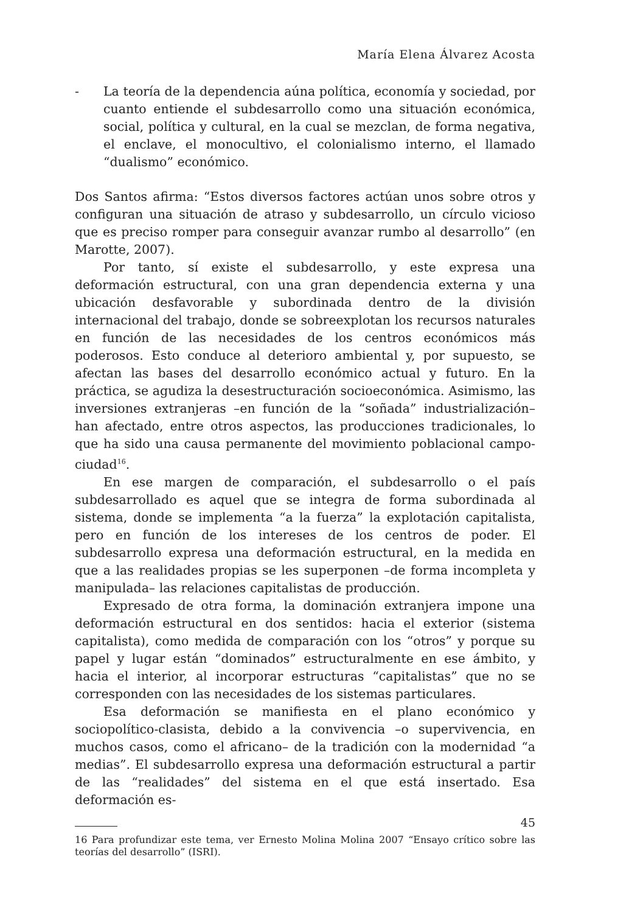María Elena Álvarez Acosta
- La teoría de la dependencia aúna política, economía y sociedad, por cuanto entiende el subdesarrollo como una situación económica, social, política y cultural, en la cual se mezclan, de forma negativa, el enclave, el monocultivo, el colonialismo interno, el llamado “dualismo” económico.
Dos Santos afirma: “Estos diversos factores actúan unos sobre otros y configuran una situación de atraso y subdesarrollo, un círculo vicioso que es preciso romper para conseguir avanzar rumbo al desarrollo” (en Marotte, 2007).
Por tanto, sí existe el subdesarrollo, y este expresa una deformación estructural, con una gran dependencia externa y una ubicación desfavorable y subordinada dentro de la división internacional del trabajo, donde se sobreexplotan los recursos naturales en función de las necesidades de los centros económicos más poderosos. Esto conduce al deterioro ambiental y, por supuesto, se afectan las bases del desarrollo económico actual y futuro. En la práctica, se agudiza la desestructuración socioeconómica. Asimismo, las inversiones extranjeras –en función de la “soñada” industrialización– han afectado, entre otros aspectos, las producciones tradicionales, lo que ha sido una causa permanente del movimiento poblacional campo-ciudad<sup>16</sup>.
En ese margen de comparación, el subdesarrollo o el país subdesarrollado es aquel que se integra de forma subordinada al sistema, donde se implementa “a la fuerza” la explotación capitalista, pero en función de los intereses de los centros de poder. El subdesarrollo expresa una deformación estructural, en la medida en que a las realidades propias se les superponen –de forma incompleta y manipulada– las relaciones capitalistas de producción.
Expresado de otra forma, la dominación extranjera impone una deformación estructural en dos sentidos: hacia el exterior (sistema capitalista), como medida de comparación con los “otros” y porque su papel y lugar están “dominados” estructuralmente en ese ámbito, y hacia el interior, al incorporar estructuras “capitalistas” que no se corresponden con las necesidades de los sistemas particulares.
Esa deformación se manifiesta en el plano económico y sociopolítico-clasista, debido a la convivencia –o supervivencia, en muchos casos, como el africano– de la tradición con la modernidad “a medias”. El subdesarrollo expresa una deformación estructural a partir de las “realidades” del sistema en el que está insertado. Esa deformación es-
16 Para profundizar este tema, ver Ernesto Molina Molina 2007 “Ensayo crítico sobre las teorías del desarrollo” (ISRI).
45